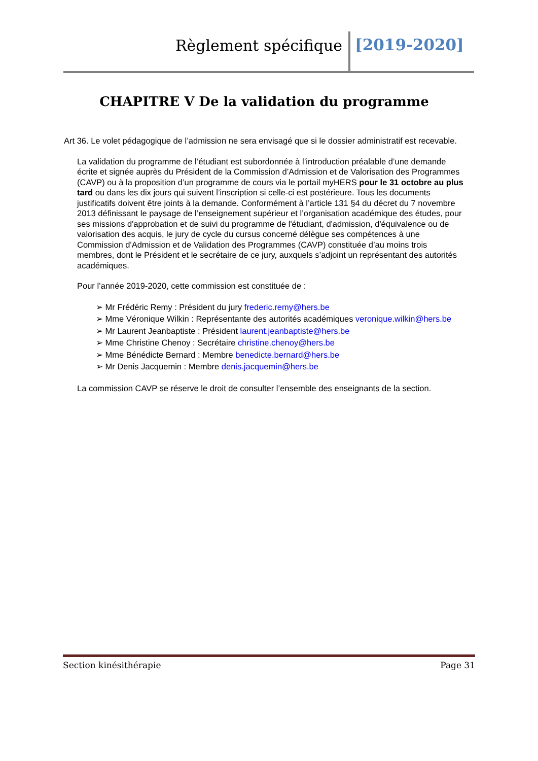Règlement spécifique [2019-2020]
CHAPITRE V De la validation du programme
Art 36. Le volet pédagogique de l’admission ne sera envisagé que si le dossier administratif est recevable.
La validation du programme de l’étudiant est subordonnée à l’introduction préalable d’une demande écrite et signée auprès du Président de la Commission d’Admission et de Valorisation des Programmes (CAVP) ou à la proposition d’un programme de cours via le portail myHERS pour le 31 octobre au plus tard ou dans les dix jours qui suivent l’inscription si celle-ci est postérieure. Tous les documents justificatifs doivent être joints à la demande. Conformément à l’article 131 §4 du décret du 7 novembre 2013 définissant le paysage de l’enseignement supérieur et l’organisation académique des études, pour ses missions d'approbation et de suivi du programme de l'étudiant, d'admission, d'équivalence ou de valorisation des acquis, le jury de cycle du cursus concerné délègue ses compétences à une Commission d'Admission et de Validation des Programmes (CAVP) constituée d’au moins trois membres, dont le Président et le secrétaire de ce jury, auxquels s’adjoint un représentant des autorités académiques.
Pour l’année 2019-2020, cette commission est constituée de :
➢ Mr Frédéric Remy : Président du jury frederic.remy@hers.be
➢ Mme Véronique Wilkin : Représentante des autorités académiques veronique.wilkin@hers.be
➢ Mr Laurent Jeanbaptiste : Président laurent.jeanbaptiste@hers.be
➢ Mme Christine Chenoy : Secrétaire christine.chenoy@hers.be
➢ Mme Bénédicte Bernard : Membre benedicte.bernard@hers.be
➢ Mr Denis Jacquemin : Membre denis.jacquemin@hers.be
La commission CAVP se réserve le droit de consulter l’ensemble des enseignants de la section.
Section kinésithérapie Page 31